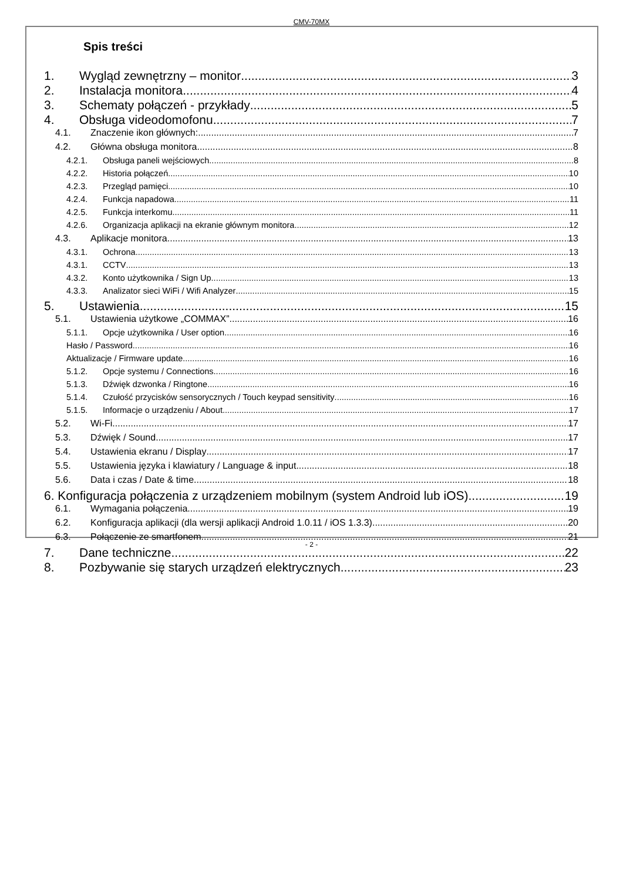CMV-70MX
Spis treści
1. Wygląd zewnętrzny – monitor 3
2. Instalacja monitora 4
3. Schematy połączeń - przykłady 5
4. Obsługa videodomofonu 7
4.1. Znaczenie ikon głównych: 7
4.2. Główna obsługa monitora 8
4.2.1. Obsługa paneli wejściowych 8
4.2.2. Historia połączeń 10
4.2.3. Przegląd pamięci 10
4.2.4. Funkcja napadowa 11
4.2.5. Funkcja interkomu 11
4.2.6. Organizacja aplikacji na ekranie głównym monitora. 12
4.3. Aplikacje monitora 13
4.3.1. Ochrona 13
4.3.1. CCTV 13
4.3.2. Konto użytkownika / Sign Up 13
4.3.3. Analizator sieci WiFi / Wifi Analyzer 15
5. Ustawienia 15
5.1. Ustawienia użytkowe „COMMAX” 16
5.1.1. Opcje użytkownika / User option 16
Hasło / Password 16
Aktualizacje / Firmware update 16
5.1.2. Opcje systemu / Connections 16
5.1.3. Dźwięk dzwonka / Ringtone 16
5.1.4. Czułość przycisków sensorycznych / Touch keypad sensitivity 16
5.1.5. Informacje o urządzeniu / About 17
5.2. Wi-Fi 17
5.3. Dźwięk / Sound 17
5.4. Ustawienia ekranu / Display 17
5.5. Ustawienia języka i klawiatury / Language & input 18
5.6. Data i czas / Date & time 18
6. Konfiguracja połączenia z urządzeniem mobilnym (system Android lub iOS) 19
6.1. Wymagania połączenia 19
6.2. Konfiguracja aplikacji (dla wersji aplikacji Android 1.0.11 / iOS 1.3.3) 20
6.3. Połączenie ze smartfonem. 21
7. Dane techniczne 22
8. Pozbywanie się starych urządzeń elektrycznych 23
- 2 -